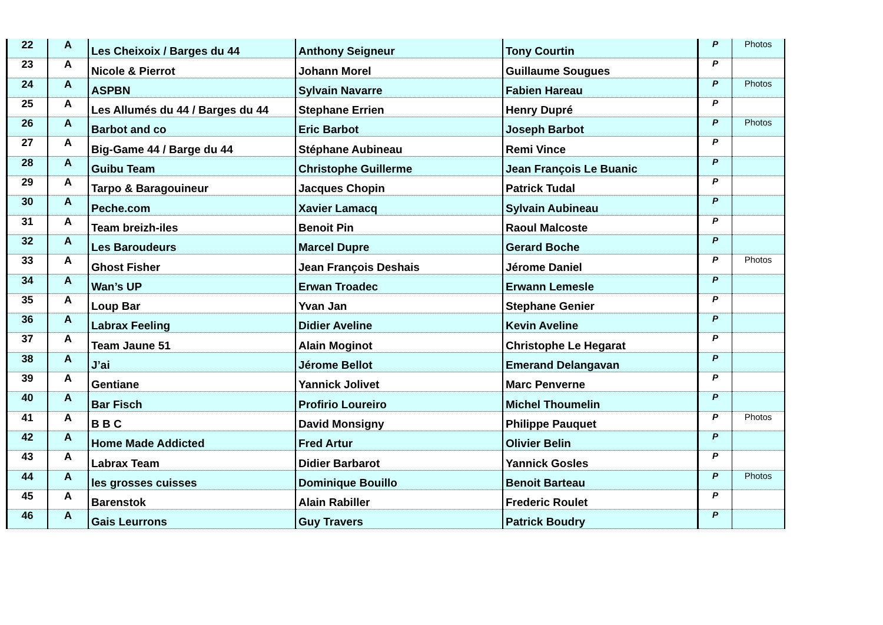| 22 | A | Les Cheixoix / Barges du 44 | Anthony Seigneur | Tony Courtin | P | Photos |
| 23 | A | Nicole & Pierrot | Johann Morel | Guillaume Sougues | P | |
| 24 | A | ASPBN | Sylvain Navarre | Fabien Hareau | P | Photos |
| 25 | A | Les Allumés du 44 / Barges du 44 | Stephane Errien | Henry Dupré | P | |
| 26 | A | Barbot and co | Eric Barbot | Joseph Barbot | P | Photos |
| 27 | A | Big-Game 44 / Barge du 44 | Stéphane Aubineau | Remi Vince | P | |
| 28 | A | Guibu Team | Christophe Guillerme | Jean François Le Buanic | P | |
| 29 | A | Tarpo & Baragouineur | Jacques Chopin | Patrick Tudal | P | |
| 30 | A | Peche.com | Xavier Lamacq | Sylvain Aubineau | P | |
| 31 | A | Team breizh-iles | Benoit Pin | Raoul Malcoste | P | |
| 32 | A | Les Baroudeurs | Marcel Dupre | Gerard Boche | P | |
| 33 | A | Ghost Fisher | Jean François Deshais | Jérome Daniel | P | Photos |
| 34 | A | Wan’s UP | Erwan Troadec | Erwann Lemesle | P | |
| 35 | A | Loup Bar | Yvan Jan | Stephane Genier | P | |
| 36 | A | Labrax Feeling | Didier Aveline | Kevin Aveline | P | |
| 37 | A | Team Jaune 51 | Alain Moginot | Christophe Le Hegarat | P | |
| 38 | A | J’ai | Jérome Bellot | Emerand Delangavan | P | |
| 39 | A | Gentiane | Yannick Jolivet | Marc Penverne | P | |
| 40 | A | Bar Fisch | Profirio Loureiro | Michel Thoumelin | P | |
| 41 | A | B B C | David Monsigny | Philippe Pauquet | P | Photos |
| 42 | A | Home Made Addicted | Fred Artur | Olivier Belin | P | |
| 43 | A | Labrax Team | Didier Barbarot | Yannick Gosles | P | |
| 44 | A | les grosses cuisses | Dominique Bouillo | Benoit Barteau | P | Photos |
| 45 | A | Barenstok | Alain Rabiller | Frederic Roulet | P | |
| 46 | A | Gais Leurrons | Guy Travers | Patrick Boudry | P | |